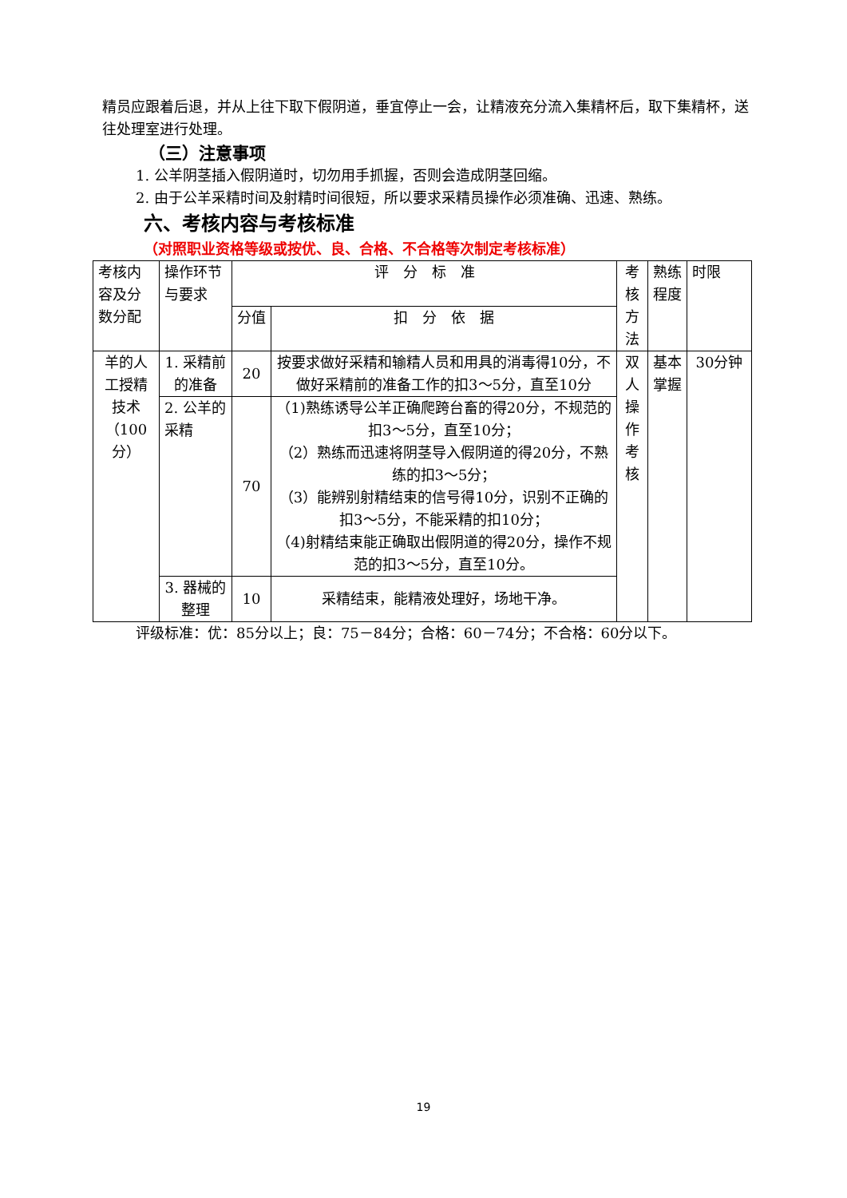精员应跟着后退，并从上往下取下假阴道，垂宜停止一会，让精液充分流入集精杯后，取下集精杯，送往处理室进行处理。
（三）注意事项
1. 公羊阴茎插入假阴道时，切勿用手抓握，否则会造成阴茎回缩。
2. 由于公羊采精时间及射精时间很短，所以要求采精员操作必须准确、迅速、熟练。
六、考核内容与考核标准
（对照职业资格等级或按优、良、合格、不合格等次制定考核标准）
| 考核内容及分数分配 | 操作环节与要求 | 评 分 标 准 | | 考核方法 | 熟练程度 | 时限 |
| --- | --- | --- | --- | --- | --- | --- |
| | | 分值 | 扣 分 依 据 | | | |
| 羊的人工授精技术（100分） | 1. 采精前的准备 | 20 | 按要求做好采精和输精人员和用具的消毒得10分，不做好采精前的准备工作的扣3～5分，直至10分 | 双人操作考核 | 基本掌握 | 30分钟 |
| | 2. 公羊的采精 | 70 | （1)熟练诱导公羊正确爬跨台畜的得20分，不规范的扣3～5分，直至10分； （2）熟练而迅速将阴茎导入假阴道的得20分，不熟练的扣3～5分； （3）能辨别射精结束的信号得10分，识别不正确的扣3～5分，不能采精的扣10分； （4)射精结束能正确取出假阴道的得20分，操作不规范的扣3～5分，直至10分。 | | | |
| | 3. 器械的整理 | 10 | 采精结束，能精液处理好，场地干净。 | | | |
评级标准：优：85分以上；良：75－84分；合格：60－74分；不合格：60分以下。
19